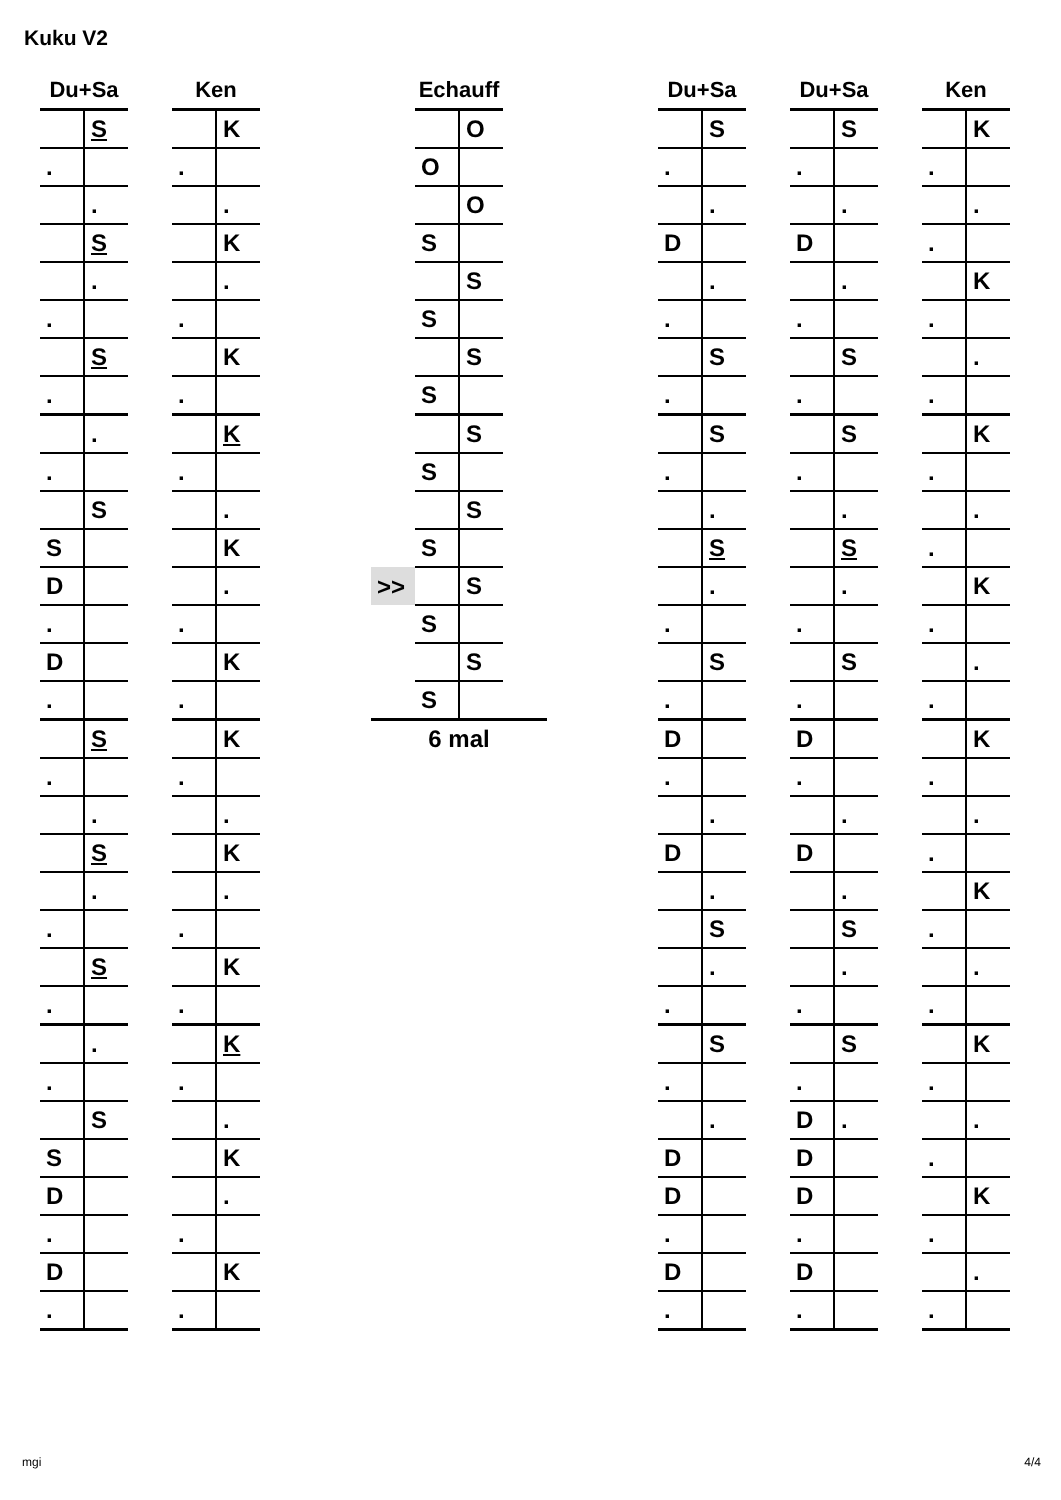Kuku V2
| Du+Sa | | | Ken | |
| --- | --- | --- | --- | --- |
| | S | | | K |
| . | | | . | |
| | . | | | . |
| | S | | | K |
| | . | | | . |
| . | | | . | |
| | S | | | K |
| . | | | . | |
| | . | | | K |
| . | | | . | |
| | S | | | . |
| S | | | | K |
| D | | | | . |
| . | | | . | |
| D | | | | K |
| . | | | . | |
| | S | | | K |
| . | | | . | |
| | . | | | . |
| | S | | | K |
| | . | | | . |
| . | | | . | |
| | S | | | K |
| . | | | . | |
| | . | | | K |
| . | | | . | |
| | S | | | . |
| S | | | | K |
| D | | | | . |
| . | | | . | |
| D | | | | K |
| . | | | . | |
| | Echauff | | |
| --- | --- | --- | --- |
| | | O | |
| | O | | |
| | | O | |
| | S | | |
| | | S | |
| | S | | |
| | | S | |
| | S | | |
| | | S | |
| | S | | |
| | | S | |
| | S | | |
| >> | | S | |
| | S | | |
| | | S | |
| | S | | |
| | 6 mal | | |
| Du+Sa | | | Du+Sa | | | Ken | |
| --- | --- | --- | --- | --- | --- | --- | --- |
| | S | | | S | | | K |
| . | | | . | | | . | |
| | . | | | . | | | . |
| D | | | D | | | . | |
| | . | | | . | | | K |
| . | | | . | | | . | |
| | S | | | S | | | . |
| . | | | . | | | . | |
| | S | | | S | | | K |
| . | | | . | | | . | |
| | . | | | . | | | . |
| | S | | | S | | . | |
| | . | | | . | | | K |
| . | | | . | | | . | |
| | S | | | S | | | . |
| . | | | . | | | . | |
| D | | | D | | | | K |
| . | | | . | | | . | |
| | . | | | . | | | . |
| D | | | D | | | . | |
| | . | | | . | | | K |
| | S | | | S | | . | |
| | . | | | . | | | . |
| . | | | . | | | . | |
| | S | | | S | | | K |
| . | | | . | | | . | |
| | . | | D | . | | | . |
| D | | | D | | | . | |
| D | | | D | | | | K |
| . | | | . | | | . | |
| D | | | D | | | | . |
| . | | | . | | | . | |
mgi 4/4